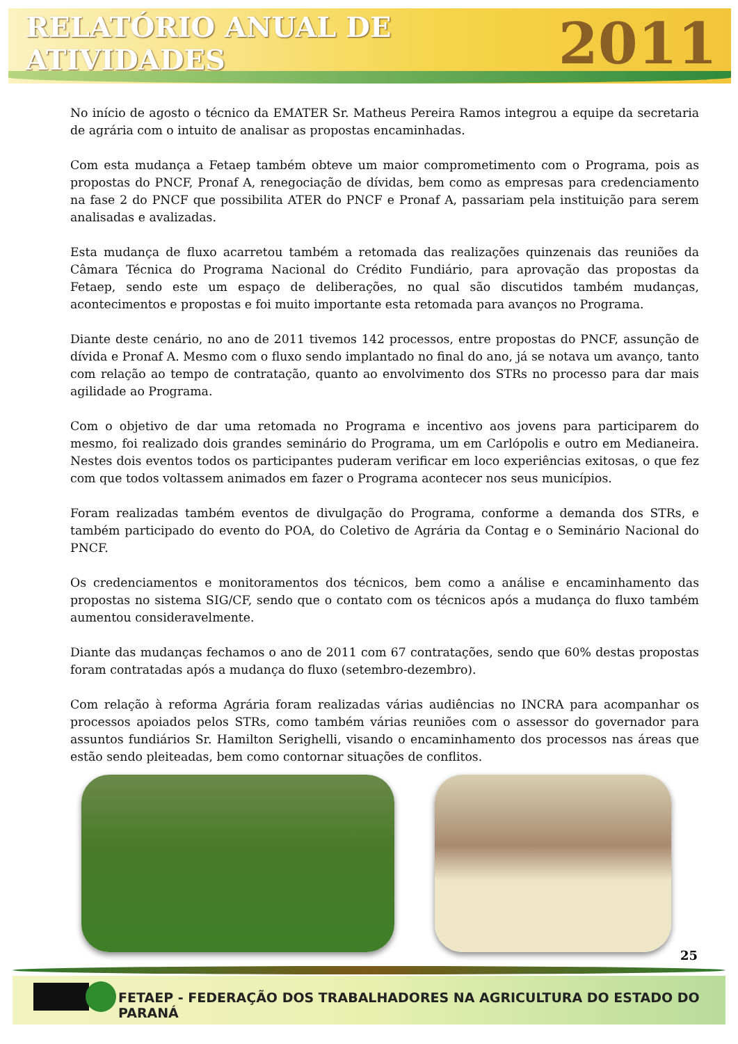RELATÓRIO ANUAL DE ATIVIDADES 2011
No início de agosto o técnico da EMATER Sr. Matheus Pereira Ramos integrou a equipe da secretaria de agrária com o intuito de analisar as propostas encaminhadas.
Com esta mudança a Fetaep também obteve um maior comprometimento com o Programa, pois as propostas do PNCF, Pronaf A, renegociação de dívidas, bem como as empresas para credenciamento na fase 2 do PNCF que possibilita ATER do PNCF e Pronaf A, passariam pela instituição para serem analisadas e avalizadas.
Esta mudança de fluxo acarretou também a retomada das realizações quinzenais das reuniões da Câmara Técnica do Programa Nacional do Crédito Fundiário, para aprovação das propostas da Fetaep, sendo este um espaço de deliberações, no qual são discutidos também mudanças, acontecimentos e propostas e foi muito importante esta retomada para avanços no Programa.
Diante deste cenário, no ano de 2011 tivemos 142 processos, entre propostas do PNCF, assunção de dívida e Pronaf A. Mesmo com o fluxo sendo implantado no final do ano, já se notava um avanço, tanto com relação ao tempo de contratação, quanto ao envolvimento dos STRs no processo para dar mais agilidade ao Programa.
Com o objetivo de dar uma retomada no Programa e incentivo aos jovens para participarem do mesmo, foi realizado dois grandes seminário do Programa, um em Carlópolis e outro em Medianeira. Nestes dois eventos todos os participantes puderam verificar em loco experiências exitosas, o que fez com que todos voltassem animados em fazer o Programa acontecer nos seus municípios.
Foram realizadas também eventos de divulgação do Programa, conforme a demanda dos STRs, e também participado do evento do POA, do Coletivo de Agrária da Contag e o Seminário Nacional do PNCF.
Os credenciamentos e monitoramentos dos técnicos, bem como a análise e encaminhamento das propostas no sistema SIG/CF, sendo que o contato com os técnicos após a mudança do fluxo também aumentou consideravelmente.
Diante das mudanças fechamos o ano de 2011 com 67 contratações, sendo que 60% destas propostas foram contratadas após a mudança do fluxo (setembro-dezembro).
Com relação à reforma Agrária foram realizadas várias audiências no INCRA para acompanhar os processos apoiados pelos STRs, como também várias reuniões com o assessor do governador para assuntos fundiários Sr. Hamilton Serighelli, visando o encaminhamento dos processos nas áreas que estão sendo pleiteadas, bem como contornar situações de conflitos.
25
FETAEP - FEDERAÇÃO DOS TRABALHADORES NA AGRICULTURA DO ESTADO DO PARANÁ